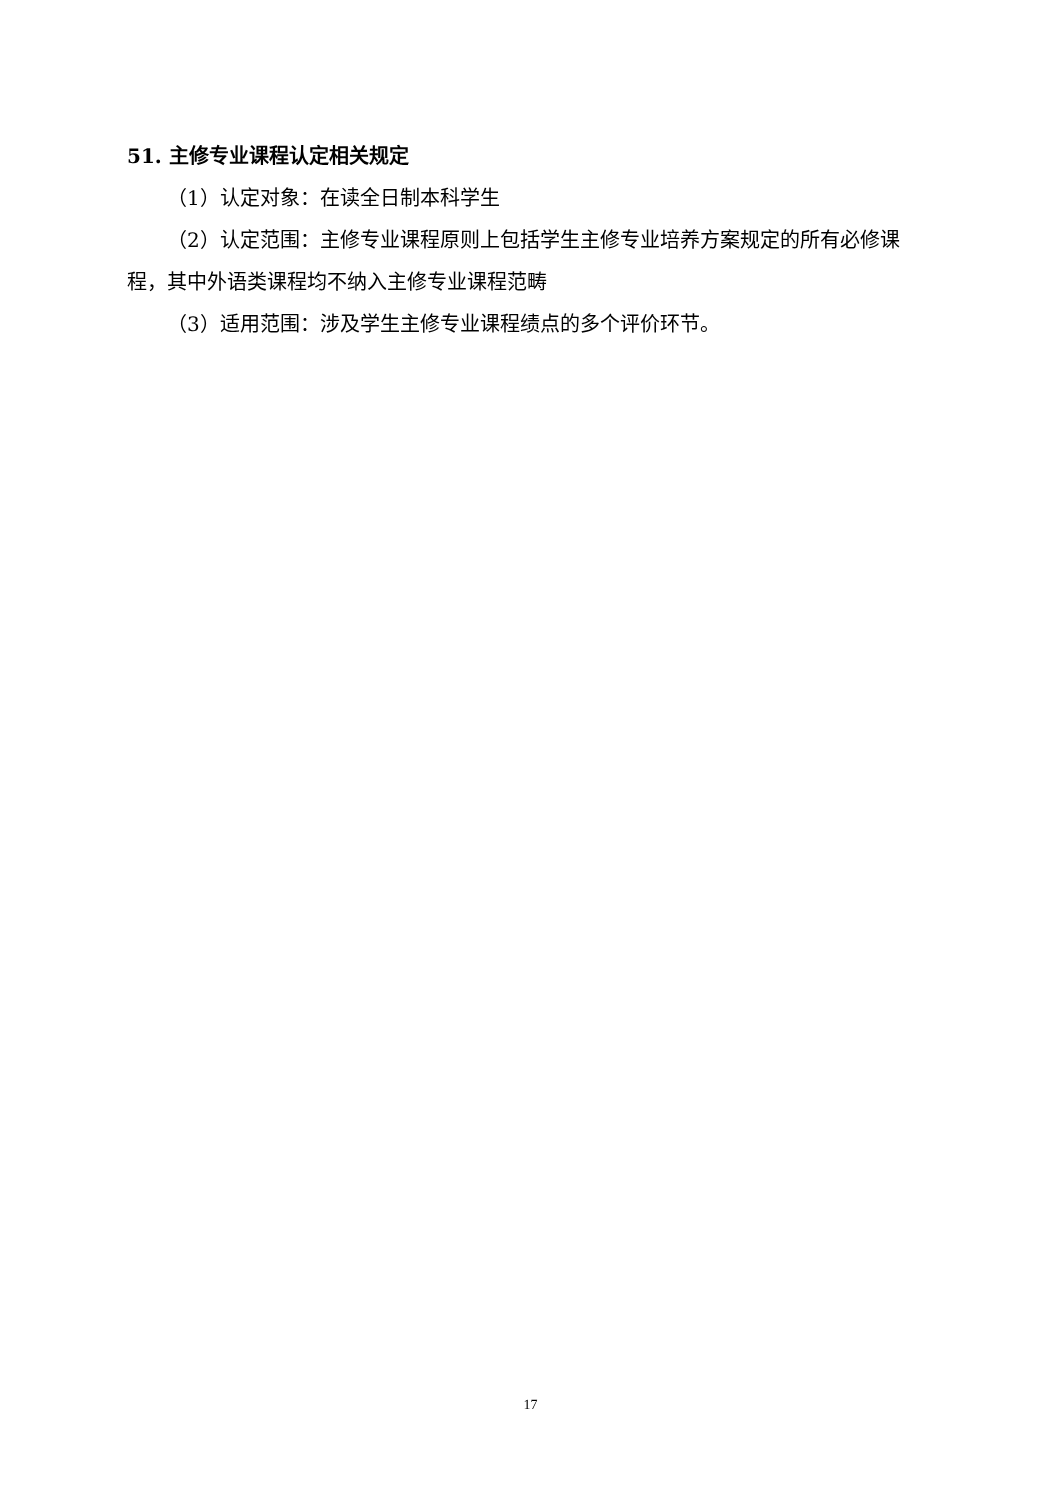51. 主修专业课程认定相关规定
（1）认定对象：在读全日制本科学生
（2）认定范围：主修专业课程原则上包括学生主修专业培养方案规定的所有必修课程，其中外语类课程均不纳入主修专业课程范畴
（3）适用范围：涉及学生主修专业课程绩点的多个评价环节。
17